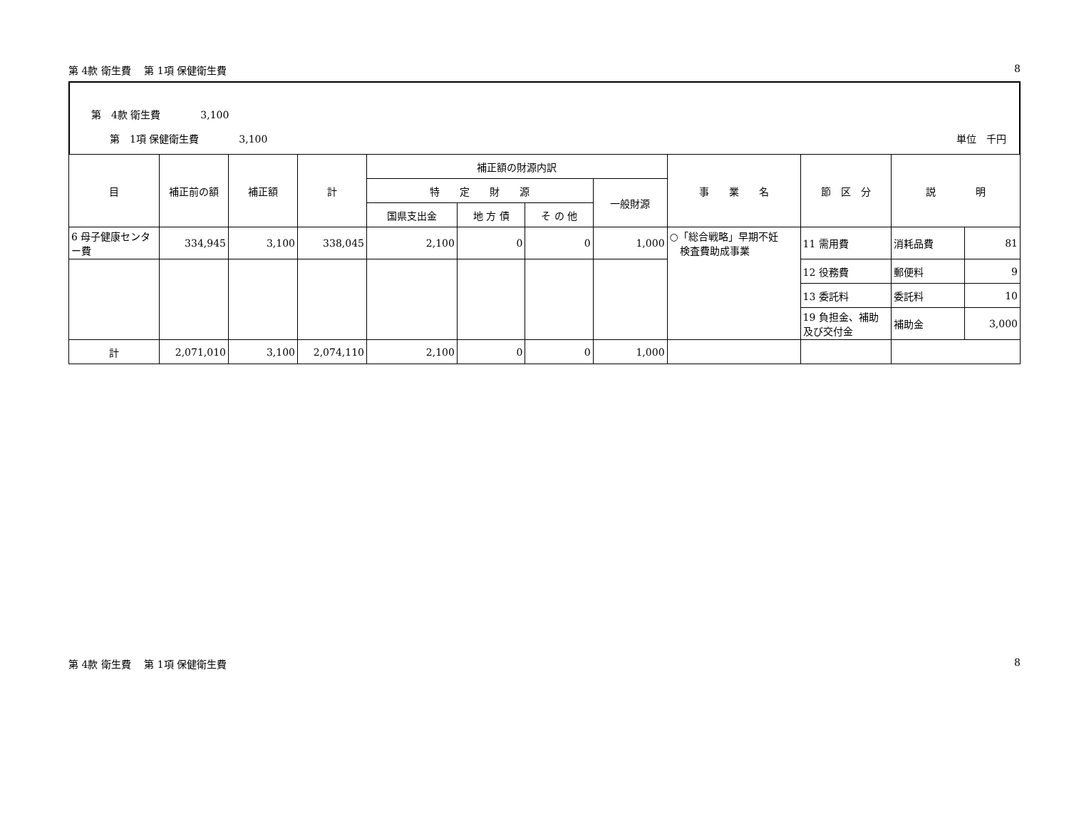第 4款 衛生費　 第 1項 保健衛生費 8
第　4款 衛生費　　　　3,100
第　1項 保健衛生費　　　　3,100 単位　千円
| 目 | 補正前の額 | 補正額 | 計 | 補正額の財源内訳 | | | | 事 業 名 | 節 区 分 | 説 明 | |
| --- | --- | --- | --- | --- | --- | --- | --- | --- | --- | --- | --- |
| | | | | 特 定 財 源 | | | 一般財源 | | | | |
| | | | | 国県支出金 | 地 方 債 | そ の 他 | | | | | |
| 6 母子健康センター費 | 334,945 | 3,100 | 338,045 | 2,100 | 0 | 0 | 1,000 | ○「総合戦略」早期不妊 検査費助成事業 | 11 需用費 | 消耗品費 | 81 |
| | | | | | | | | | 12 役務費 | 郵便料 | 9 |
| | | | | | | | | | 13 委託料 | 委託料 | 10 |
| | | | | | | | | | 19 負担金、補助及び交付金 | 補助金 | 3,000 |
| 計 | 2,071,010 | 3,100 | 2,074,110 | 2,100 | 0 | 0 | 1,000 | | | | |
第 4款 衛生費　 第 1項 保健衛生費 8